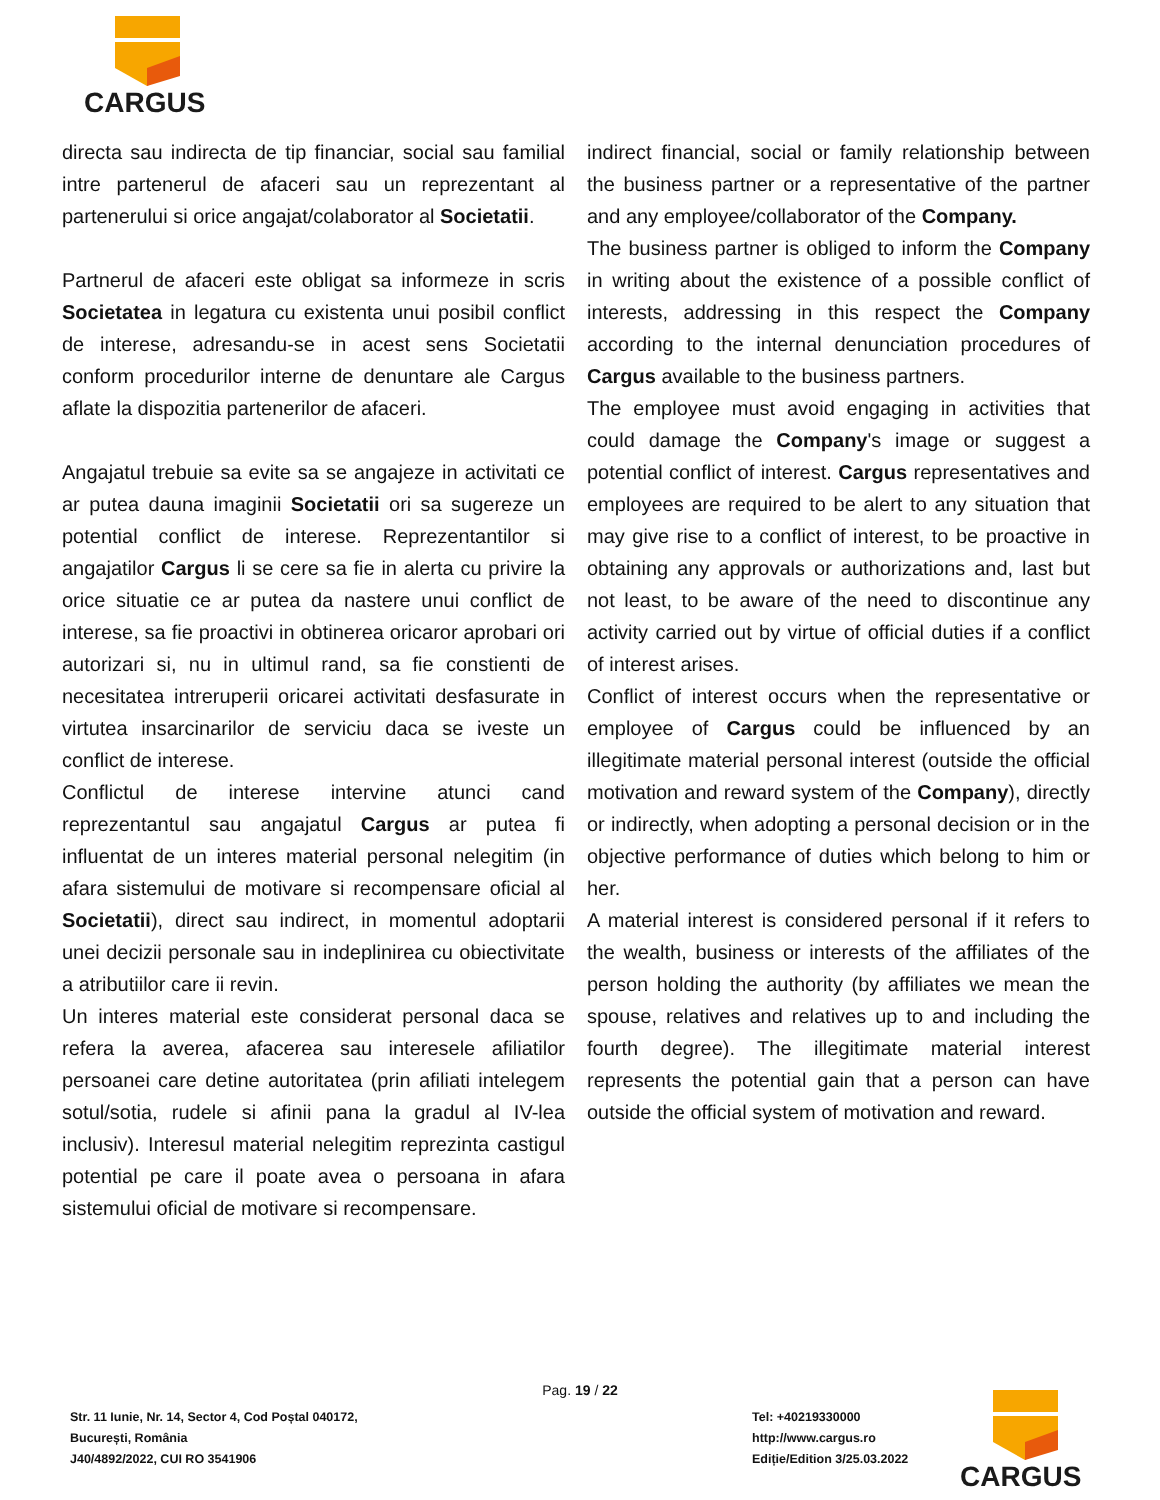CARGUS
directa sau indirecta de tip financiar, social sau familial intre partenerul de afaceri sau un reprezentant al partenerului si orice angajat/colaborator al Societatii.
Partnerul de afaceri este obligat sa informeze in scris Societatea in legatura cu existenta unui posibil conflict de interese, adresandu-se in acest sens Societatii conform procedurilor interne de denuntare ale Cargus aflate la dispozitia partenerilor de afaceri.
Angajatul trebuie sa evite sa se angajeze in activitati ce ar putea dauna imaginii Societatii ori sa sugereze un potential conflict de interese. Reprezentantilor si angajatilor Cargus li se cere sa fie in alerta cu privire la orice situatie ce ar putea da nastere unui conflict de interese, sa fie proactivi in obtinerea oricaror aprobari ori autorizari si, nu in ultimul rand, sa fie constienti de necesitatea intreruperii oricarei activitati desfasurate in virtutea insarcinarilor de serviciu daca se iveste un conflict de interese.
Conflictul de interese intervine atunci cand reprezentantul sau angajatul Cargus ar putea fi influentat de un interes material personal nelegitim (in afara sistemului de motivare si recompensare oficial al Societatii), direct sau indirect, in momentul adoptarii unei decizii personale sau in indeplinirea cu obiectivitate a atributiilor care ii revin.
Un interes material este considerat personal daca se refera la averea, afacerea sau interesele afiliatilor persoanei care detine autoritatea (prin afiliati intelegem sotul/sotia, rudele si afinii pana la gradul al IV-lea inclusiv). Interesul material nelegitim reprezinta castigul potential pe care il poate avea o persoana in afara sistemului oficial de motivare si recompensare.
indirect financial, social or family relationship between the business partner or a representative of the partner and any employee/collaborator of the Company.
The business partner is obliged to inform the Company in writing about the existence of a possible conflict of interests, addressing in this respect the Company according to the internal denunciation procedures of Cargus available to the business partners.
The employee must avoid engaging in activities that could damage the Company's image or suggest a potential conflict of interest. Cargus representatives and employees are required to be alert to any situation that may give rise to a conflict of interest, to be proactive in obtaining any approvals or authorizations and, last but not least, to be aware of the need to discontinue any activity carried out by virtue of official duties if a conflict of interest arises.
Conflict of interest occurs when the representative or employee of Cargus could be influenced by an illegitimate material personal interest (outside the official motivation and reward system of the Company), directly or indirectly, when adopting a personal decision or in the objective performance of duties which belong to him or her.
A material interest is considered personal if it refers to the wealth, business or interests of the affiliates of the person holding the authority (by affiliates we mean the spouse, relatives and relatives up to and including the fourth degree). The illegitimate material interest represents the potential gain that a person can have outside the official system of motivation and reward.
Pag. 19 / 22
Str. 11 Iunie, Nr. 14, Sector 4, Cod Poștal 040172,
București, România
J40/4892/2022, CUI RO 3541906
Tel: +40219330000
http://www.cargus.ro
Ediție/Edition 3/25.03.2022
CARGUS